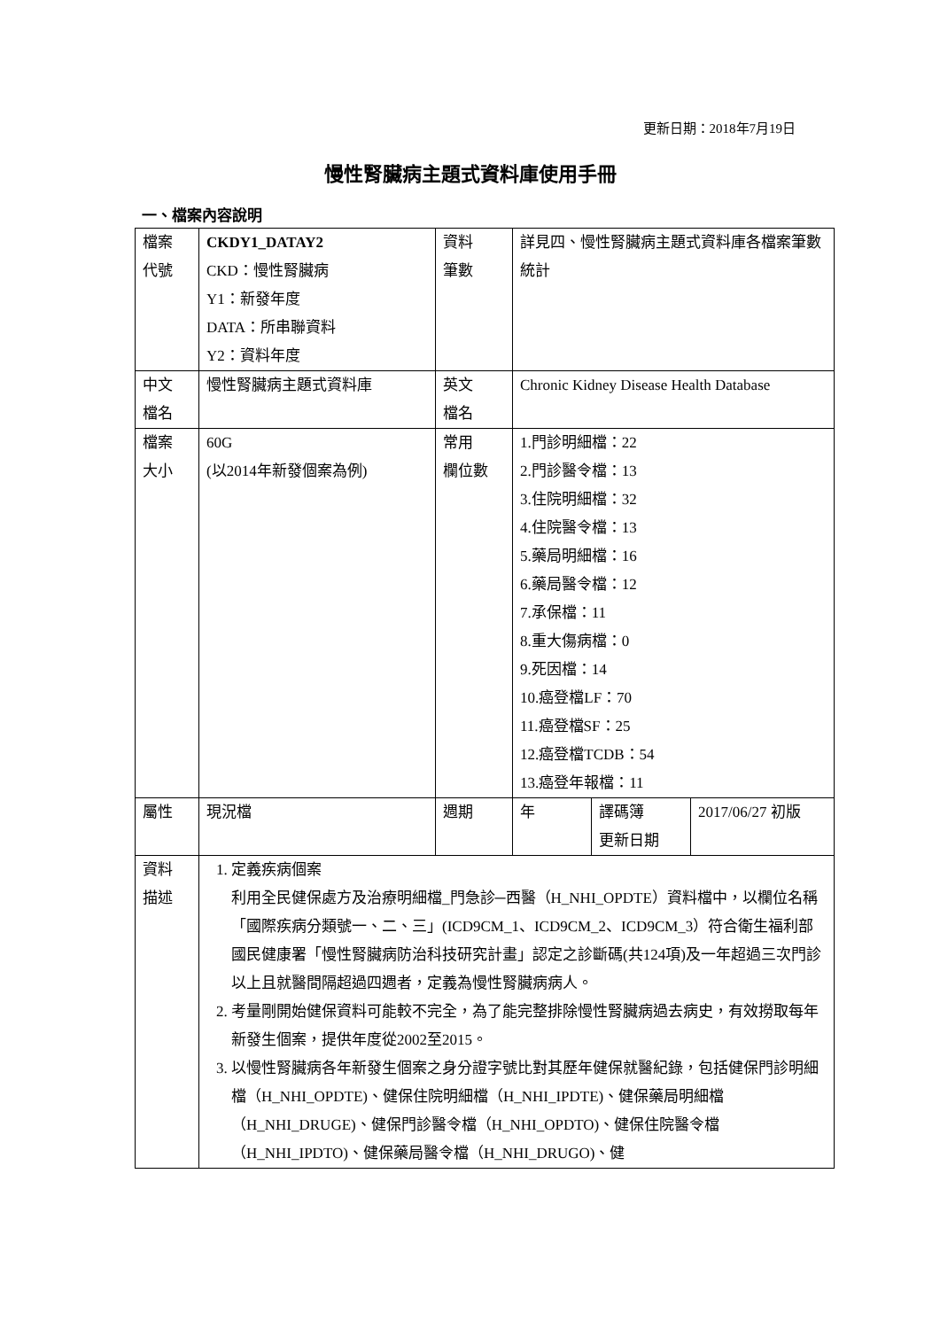更新日期：2018年7月19日
慢性腎臟病主題式資料庫使用手冊
一、檔案內容說明
| 檔案 代號 | CKDY1_DATAY2 CKD：慢性腎臟病 Y1：新發年度 DATA：所串聯資料 Y2：資料年度 | 資料 筆數 | 詳見四、慢性腎臟病主題式資料庫各檔案筆數統計 | | |
| 中文 檔名 | 慢性腎臟病主題式資料庫 | 英文 檔名 | Chronic Kidney Disease Health Database | | |
| 檔案 大小 | 60G (以2014年新發個案為例) | 常用 欄位數 | 1.門診明細檔：22 2.門診醫令檔：13 3.住院明細檔：32 4.住院醫令檔：13 5.藥局明細檔：16 6.藥局醫令檔：12 7.承保檔：11 8.重大傷病檔：0 9.死因檔：14 10.癌登檔LF：70 11.癌登檔SF：25 12.癌登檔TCDB：54 13.癌登年報檔：11 | | |
| 屬性 | 現況檔 | 週期 | 年 | 譯碼簿 更新日期 | 2017/06/27 初版 |
| 資料 描述 | 1. 定義疾病個案 利用全民健保處方及治療明細檔_門急診─西醫（H_NHI_OPDTE）資料檔中，以欄位名稱「國際疾病分類號一、二、三」(ICD9CM_1、ICD9CM_2、ICD9CM_3）符合衛生福利部國民健康署「慢性腎臟病防治科技研究計畫」認定之診斷碼(共124項)及一年超過三次門診以上且就醫間隔超過四週者，定義為慢性腎臟病病人。 2. 考量剛開始健保資料可能較不完全，為了能完整排除慢性腎臟病過去病史，有效撈取每年新發生個案，提供年度從2002至2015。 3. 以慢性腎臟病各年新發生個案之身分證字號比對其歷年健保就醫紀錄，包括健保門診明細檔（H_NHI_OPDTE)、健保住院明細檔（H_NHI_IPDTE)、健保藥局明細檔（H_NHI_DRUGE)、健保門診醫令檔（H_NHI_OPDTO)、健保住院醫令檔（H_NHI_IPDTO)、健保藥局醫令檔（H_NHI_DRUGO)、健 | | | | |